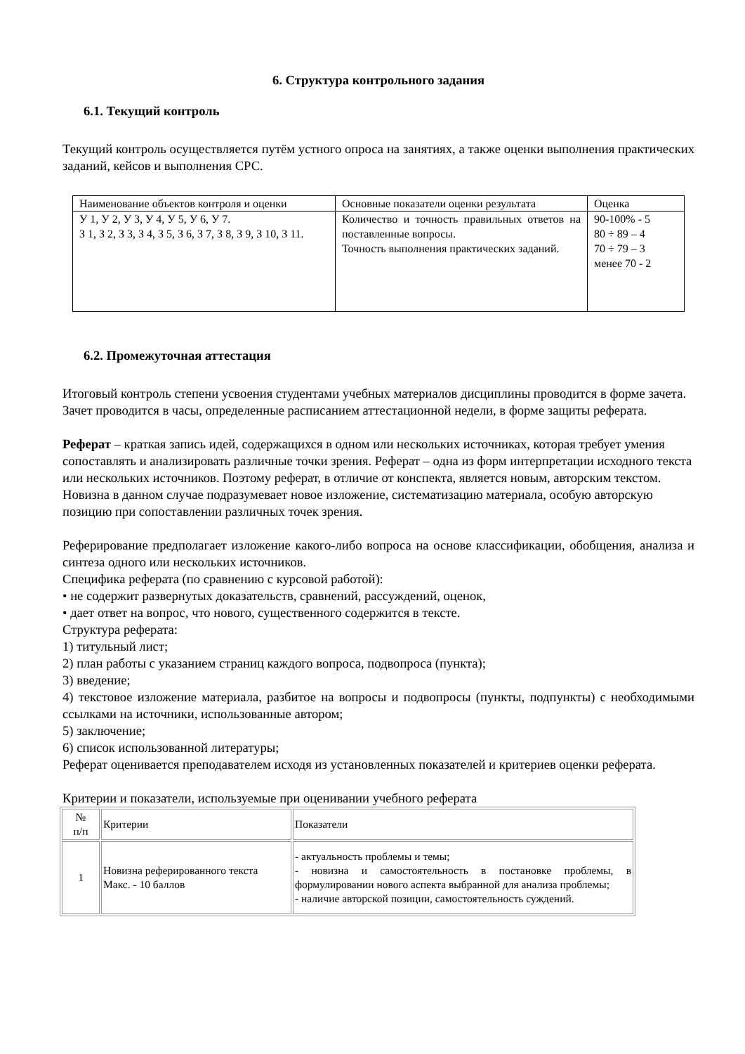6. Структура контрольного задания
6.1. Текущий контроль
Текущий контроль осуществляется путём устного опроса на занятиях, а также оценки выполнения практических заданий, кейсов и выполнения СРС.
| Наименование объектов контроля и оценки | Основные показатели оценки результата | Оценка |
| У 1, У 2, У 3, У 4, У 5, У 6, У 7. З 1, З 2, З 3, З 4, З 5, З 6, З 7, З 8, З 9, З 10, З 11. | Количество и точность правильных ответов на поставленные вопросы. Точность выполнения практических заданий. | 90-100% - 5 80 ÷ 89 – 4 70 ÷ 79 – 3 менее 70 - 2 |
6.2. Промежуточная аттестация
Итоговый контроль степени усвоения студентами учебных материалов дисциплины проводится в форме зачета.
Зачет проводится в часы, определенные расписанием аттестационной недели, в форме защиты реферата.
Реферат – краткая запись идей, содержащихся в одном или нескольких источниках, которая требует умения сопоставлять и анализировать различные точки зрения. Реферат – одна из форм интерпретации исходного текста или нескольких источников. Поэтому реферат, в отличие от конспекта, является новым, авторским текстом. Новизна в данном случае подразумевает новое изложение, систематизацию материала, особую авторскую позицию при сопоставлении различных точек зрения.
Реферирование предполагает изложение какого-либо вопроса на основе классификации, обобщения, анализа и синтеза одного или нескольких источников.
Специфика реферата (по сравнению с курсовой работой):
• не содержит развернутых доказательств, сравнений, рассуждений, оценок,
• дает ответ на вопрос, что нового, существенного содержится в тексте.
Структура реферата:
1) титульный лист;
2) план работы с указанием страниц каждого вопроса, подвопроса (пункта);
3) введение;
4) текстовое изложение материала, разбитое на вопросы и подвопросы (пункты, подпункты) с необходимыми ссылками на источники, использованные автором;
5) заключение;
6) список использованной литературы;
Реферат оценивается преподавателем исходя из установленных показателей и критериев оценки реферата.
Критерии и показатели, используемые при оценивании учебного реферата
| № п/п | Критерии | Показатели |
| 1 | Новизна реферированного текста Макс. - 10 баллов | - актуальность проблемы и темы; - новизна и самостоятельность в постановке проблемы, в формулировании нового аспекта выбранной для анализа проблемы; - наличие авторской позиции, самостоятельность суждений. |